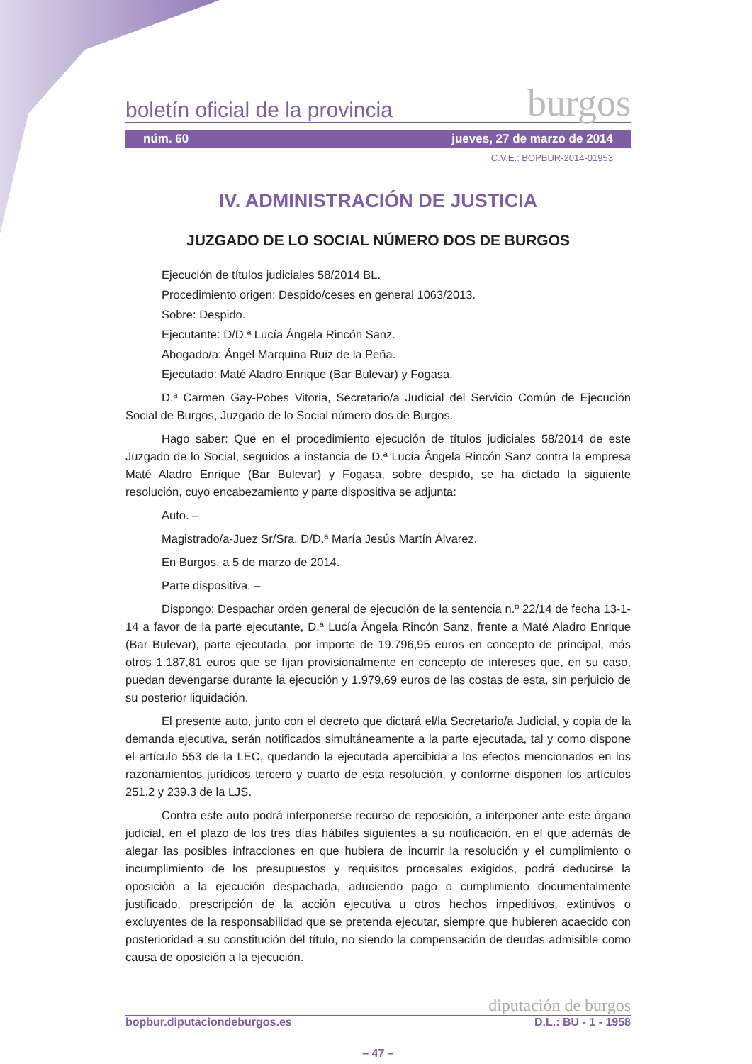boletín oficial de la provincia burgos
núm. 60 jueves, 27 de marzo de 2014
C.V.E.: BOPBUR-2014-01953
IV. ADMINISTRACIÓN DE JUSTICIA
JUZGADO DE LO SOCIAL NÚMERO DOS DE BURGOS
Ejecución de títulos judiciales 58/2014 BL.
Procedimiento origen: Despido/ceses en general 1063/2013.
Sobre: Despido.
Ejecutante: D/D.ª Lucía Ángela Rincón Sanz.
Abogado/a: Ángel Marquina Ruiz de la Peña.
Ejecutado: Maté Aladro Enrique (Bar Bulevar) y Fogasa.
D.ª Carmen Gay-Pobes Vitoria, Secretario/a Judicial del Servicio Común de Ejecución Social de Burgos, Juzgado de lo Social número dos de Burgos.
Hago saber: Que en el procedimiento ejecución de títulos judiciales 58/2014 de este Juzgado de lo Social, seguidos a instancia de D.ª Lucía Ángela Rincón Sanz contra la empresa Maté Aladro Enrique (Bar Bulevar) y Fogasa, sobre despido, se ha dictado la siguiente resolución, cuyo encabezamiento y parte dispositiva se adjunta:
Auto. –
Magistrado/a-Juez Sr/Sra. D/D.ª María Jesús Martín Álvarez.
En Burgos, a 5 de marzo de 2014.
Parte dispositiva. –
Dispongo: Despachar orden general de ejecución de la sentencia n.º 22/14 de fecha 13-1-14 a favor de la parte ejecutante, D.ª Lucía Ángela Rincón Sanz, frente a Maté Aladro Enrique (Bar Bulevar), parte ejecutada, por importe de 19.796,95 euros en concepto de principal, más otros 1.187,81 euros que se fijan provisionalmente en concepto de intereses que, en su caso, puedan devengarse durante la ejecución y 1.979,69 euros de las costas de esta, sin perjuicio de su posterior liquidación.
El presente auto, junto con el decreto que dictará el/la Secretario/a Judicial, y copia de la demanda ejecutiva, serán notificados simultáneamente a la parte ejecutada, tal y como dispone el artículo 553 de la LEC, quedando la ejecutada apercibida a los efectos mencionados en los razonamientos jurídicos tercero y cuarto de esta resolución, y conforme disponen los artículos 251.2 y 239.3 de la LJS.
Contra este auto podrá interponerse recurso de reposición, a interponer ante este órgano judicial, en el plazo de los tres días hábiles siguientes a su notificación, en el que además de alegar las posibles infracciones en que hubiera de incurrir la resolución y el cumplimiento o incumplimiento de los presupuestos y requisitos procesales exigidos, podrá deducirse la oposición a la ejecución despachada, aduciendo pago o cumplimiento documentalmente justificado, prescripción de la acción ejecutiva u otros hechos impeditivos, extintivos o excluyentes de la responsabilidad que se pretenda ejecutar, siempre que hubieren acaecido con posterioridad a su constitución del título, no siendo la compensación de deudas admisible como causa de oposición a la ejecución.
diputación de burgos
bopbur.diputaciondeburgos.es D.L.: BU - 1 - 1958
– 47 –